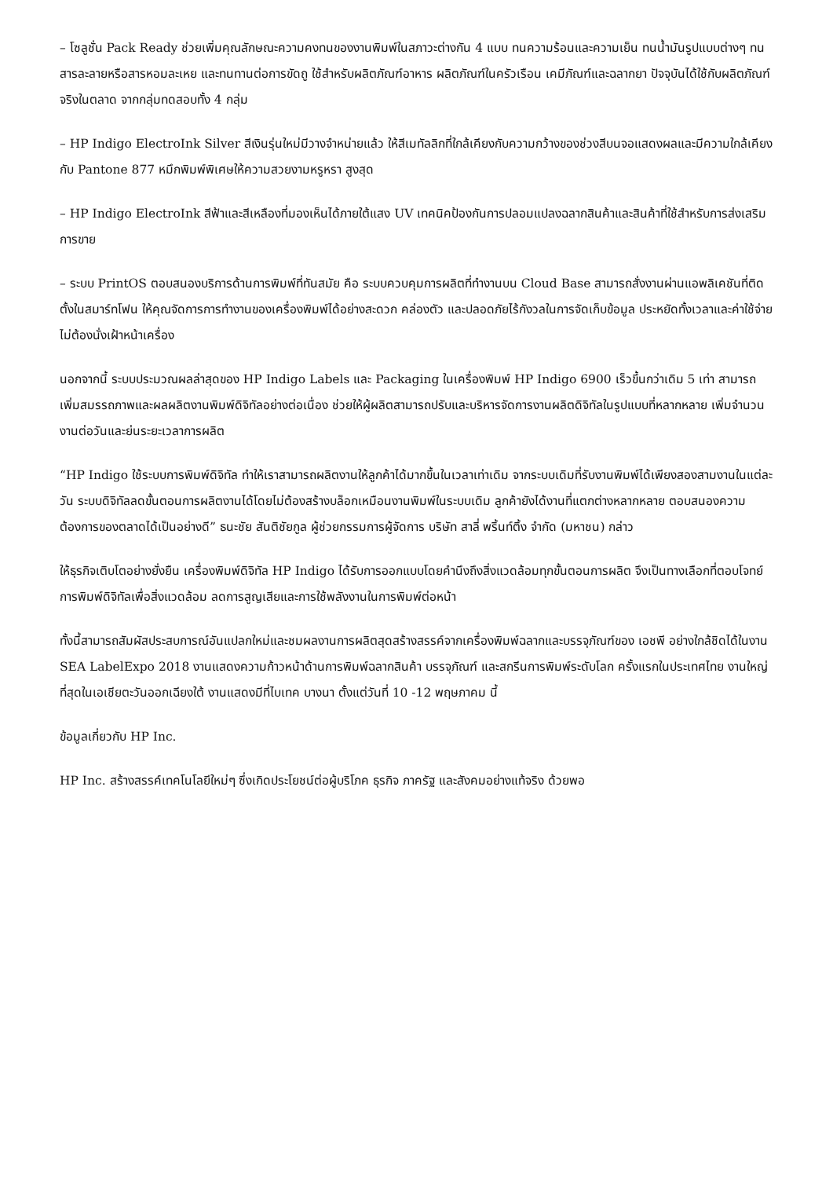– โซลูชั่น Pack Ready ช่วยเพิ่มคุณลักษณะความคงทนของงานพิมพ์ในสภาวะต่างกัน 4 แบบ ทนความร้อนและความเย็น ทนน้ำมันรูปแบบต่างๆ ทนสารละลายหรือสารหอมละเหย และทนทานต่อการขัดถู ใช้สำหรับผลิตภัณฑ์อาหาร ผลิตภัณฑ์ในครัวเรือน เคมีภัณฑ์และฉลากยา ปัจจุบันได้ใช้กับผลิตภัณฑ์จริงในตลาด จากกลุ่มทดสอบทั้ง 4 กลุ่ม
– HP Indigo ElectroInk Silver สีเงินรุ่นใหม่มีวางจำหน่ายแล้ว ให้สีเมทัลลิกที่ใกล้เคียงกับความกว้างของช่วงสีบนจอแสดงผลและมีความใกล้เคียงกับ Pantone 877 หมึกพิมพ์พิเศษให้ความสวยงามหรูหรา สูงสุด
– HP Indigo ElectroInk สีฟ้าและสีเหลืองที่มองเห็นได้ภายใต้แสง UV เทคนิคป้องกันการปลอมแปลงฉลากสินค้าและสินค้าที่ใช้สำหรับการส่งเสริมการขาย
– ระบบ PrintOS ตอบสนองบริการด้านการพิมพ์ที่ทันสมัย คือ ระบบควบคุมการผลิตที่ทำงานบน Cloud Base สามารถสั่งงานผ่านแอพลิเคชันที่ติดตั้งในสมาร์ทโฟน ให้คุณจัดการการทำงานของเครื่องพิมพ์ได้อย่างสะดวก คล่องตัว และปลอดภัยไร้กังวลในการจัดเก็บข้อมูล ประหยัดทั้งเวลาและค่าใช้จ่าย ไม่ต้องนั่งเฝ้าหน้าเครื่อง
นอกจากนี้ ระบบประมวณผลล่าสุดของ HP Indigo Labels และ Packaging ในเครื่องพิมพ์ HP Indigo 6900 เร็วขึ้นกว่าเดิม 5 เท่า สามารถเพิ่มสมรรถภาพและผลผลิตงานพิมพ์ดิจิทัลอย่างต่อเนื่อง ช่วยให้ผู้ผลิตสามารถปรับและบริหารจัดการงานผลิตดิจิทัลในรูปแบบที่หลากหลาย เพิ่มจำนวนงานต่อวันและย่นระยะเวลาการผลิต
“HP Indigo ใช้ระบบการพิมพ์ดิจิทัล ทำให้เราสามารถผลิตงานให้ลูกค้าได้มากขึ้นในเวลาเท่าเดิม จากระบบเดิมที่รับงานพิมพ์ได้เพียงสองสามงานในแต่ละวัน ระบบดิจิทัลลดขั้นตอนการผลิตงานได้โดยไม่ต้องสร้างบล็อกเหมือนงานพิมพ์ในระบบเดิม ลูกค้ายังได้งานที่แตกต่างหลากหลาย ตอบสนองความต้องการของตลาดได้เป็นอย่างดี” ธนะชัย สันติชัยกูล ผู้ช่วยกรรมการผู้จัดการ บริษัท สาลี่ พริ้นท์ติ้ง จำกัด (มหาชน) กล่าว
ให้ธุรกิจเติบโตอย่างยั่งยืน เครื่องพิมพ์ดิจิทัล HP Indigo ได้รับการออกแบบโดยคำนึงถึงสิ่งแวดล้อมทุกขั้นตอนการผลิต จึงเป็นทางเลือกที่ตอบโจทย์การพิมพ์ดิจิทัลเพื่อสิ่งแวดล้อม ลดการสูญเสียและการใช้พลังงานในการพิมพ์ต่อหน้า
ทั้งนี้สามารถสัมผัสประสบการณ์อันแปลกใหม่และชมผลงานการผลิตสุดสร้างสรรค์จากเครื่องพิมพ์ฉลากและบรรจุภัณฑ์ของ เอชพี อย่างใกล้ชิดได้ในงาน SEA LabelExpo 2018 งานแสดงความก้าวหน้าด้านการพิมพ์ฉลากสินค้า บรรจุภัณฑ์ และสกรีนการพิมพ์ระดับโลก ครั้งแรกในประเทศไทย งานใหญ่ที่สุดในเอเชียตะวันออกเฉียงใต้ งานแสดงมีที่ไบเทค บางนา ตั้งแต่วันที่ 10 -12 พฤษภาคม นี้
ข้อมูลเกี่ยวกับ HP Inc.
HP Inc. สร้างสรรค์เทคโนโลยีใหม่ๆ ซึ่งเกิดประโยชน์ต่อผู้บริโภค ธุรกิจ ภาครัฐ และสังคมอย่างแท้จริง ด้วยพอ